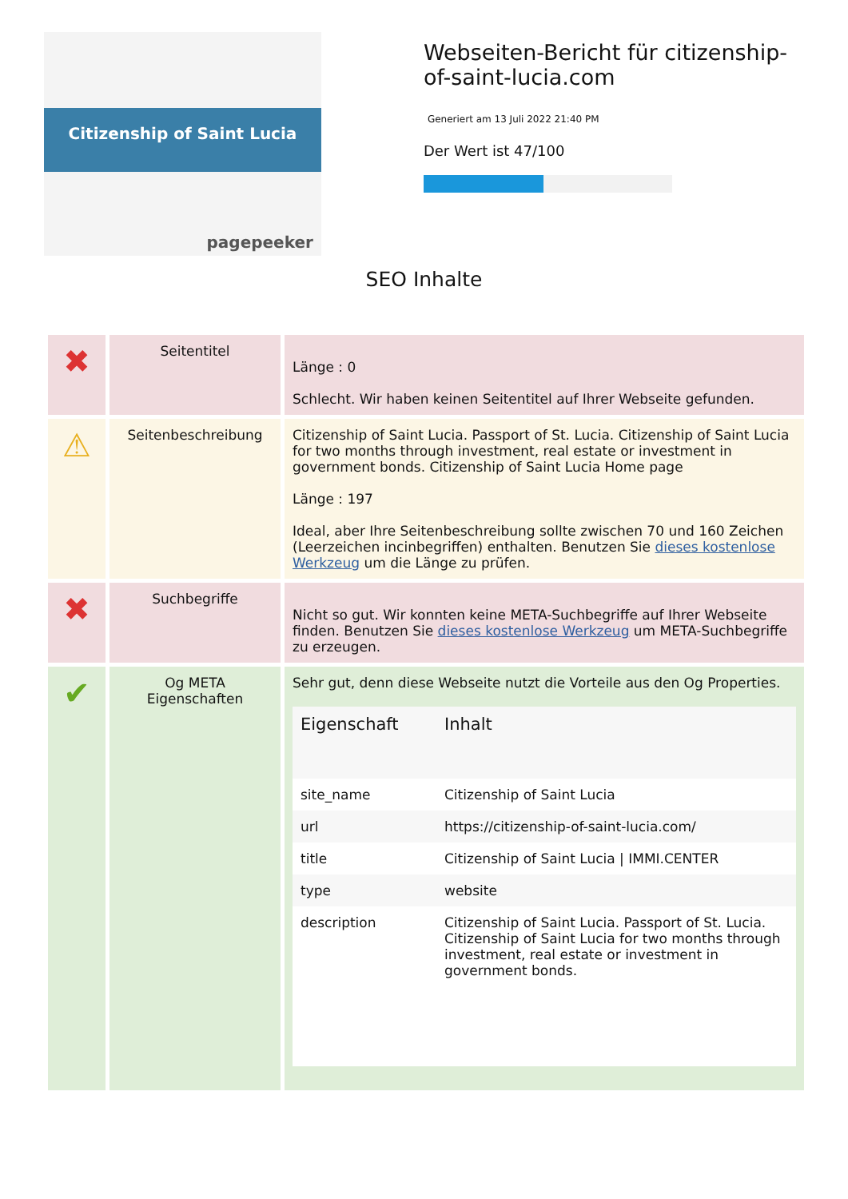Citizenship of Saint Lucia
pagepeeker
Webseiten-Bericht für citizenship-of-saint-lucia.com
Generiert am 13 Juli 2022 21:40 PM
Der Wert ist 47/100
SEO Inhalte
| ✖ | Seitentitel | Länge : 0 Schlecht. Wir haben keinen Seitentitel auf Ihrer Webseite gefunden. |
| ⚠ | Seitenbeschreibung | Citizenship of Saint Lucia. Passport of St. Lucia. Citizenship of Saint Lucia for two months through investment, real estate or investment in government bonds. Citizenship of Saint Lucia Home page Länge : 197 Ideal, aber Ihre Seitenbeschreibung sollte zwischen 70 und 160 Zeichen (Leerzeichen incinbegriffen) enthalten. Benutzen Sie dieses kostenlose Werkzeug um die Länge zu prüfen. |
| ✖ | Suchbegriffe | Nicht so gut. Wir konnten keine META-Suchbegriffe auf Ihrer Webseite finden. Benutzen Sie dieses kostenlose Werkzeug um META-Suchbegriffe zu erzeugen. |
| ✔ | Og META Eigenschaften | Sehr gut, denn diese Webseite nutzt die Vorteile aus den Og Properties. / Eigenschaft / Inhalt / / --- / --- / / site_name / Citizenship of Saint Lucia / / url / https://citizenship-of-saint-lucia.com/ / / title / Citizenship of Saint Lucia / IMMI.CENTER / / type / website / / description / Citizenship of Saint Lucia. Passport of St. Lucia. Citizenship of Saint Lucia for two months through investment, real estate or investment in government bonds. / |